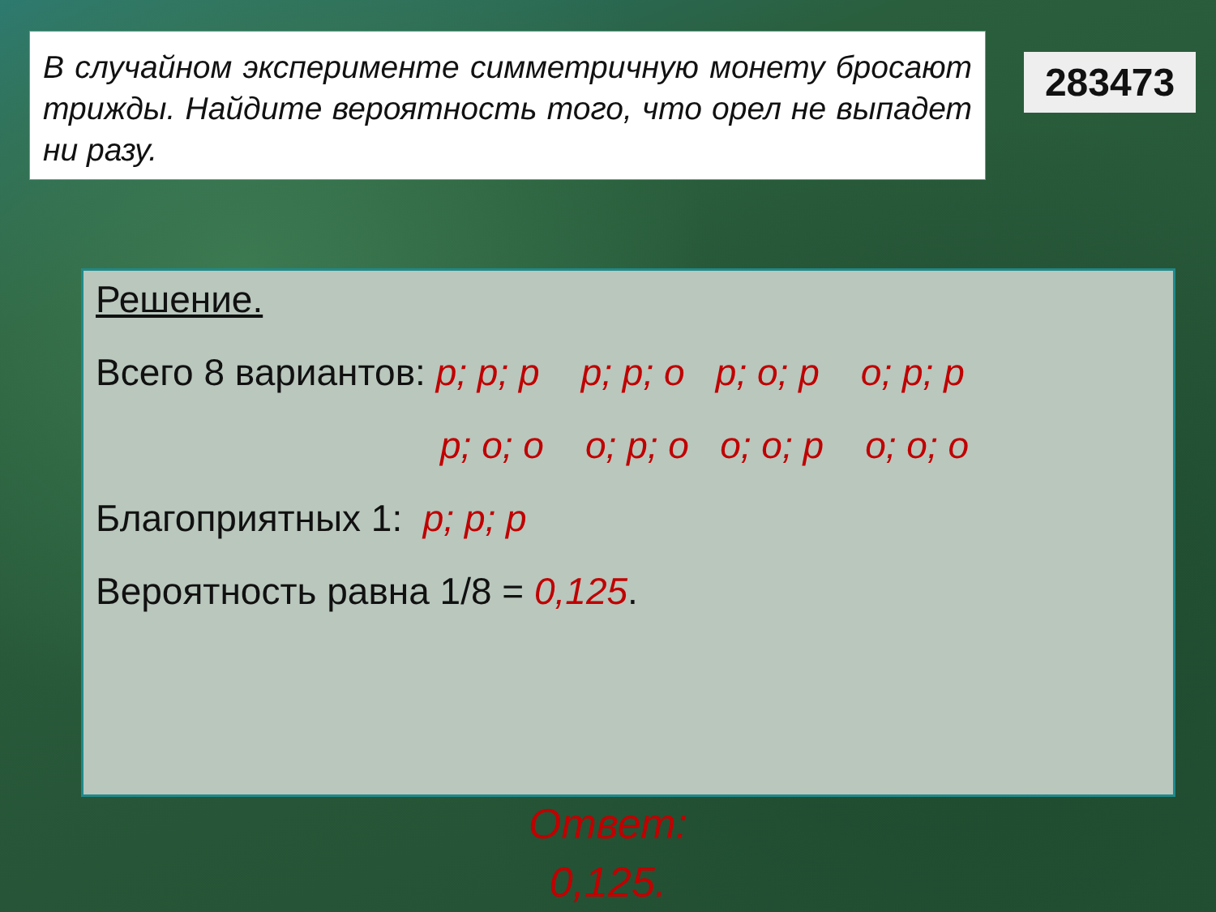В случайном эксперименте симметричную монету бросают трижды. Найдите вероятность того, что орел не выпадет ни разу.
283473
Решение.
Всего 8 вариантов: р; р; р р; р; о р; о; р о; р; р
р; о; о о; р; о о; о; р о; о; о
Благоприятных 1: р; р; р
Вероятность равна 1/8 = 0,125.
Ответ:
0,125.